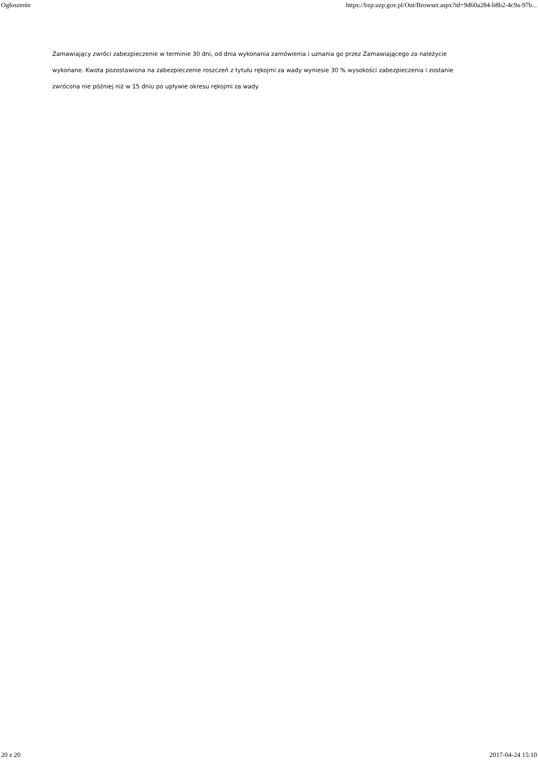Ogłoszenie https://bzp.uzp.gov.pl/Out/Browser.aspx?id=9d60a284-b8b2-4c9a-97b...
Zamawiający zwróci zabezpieczenie w terminie 30 dni, od dnia wykonania zamówienia i uznania go przez Zamawiającego za należycie wykonane. Kwota pozostawiona na zabezpieczenie roszczeń z tytułu rękojmi za wady wyniesie 30 % wysokości zabezpieczenia i zostanie zwrócona nie później niż w 15 dniu po upływie okresu rękojmi za wady.
20 z 20 2017-04-24 15:10